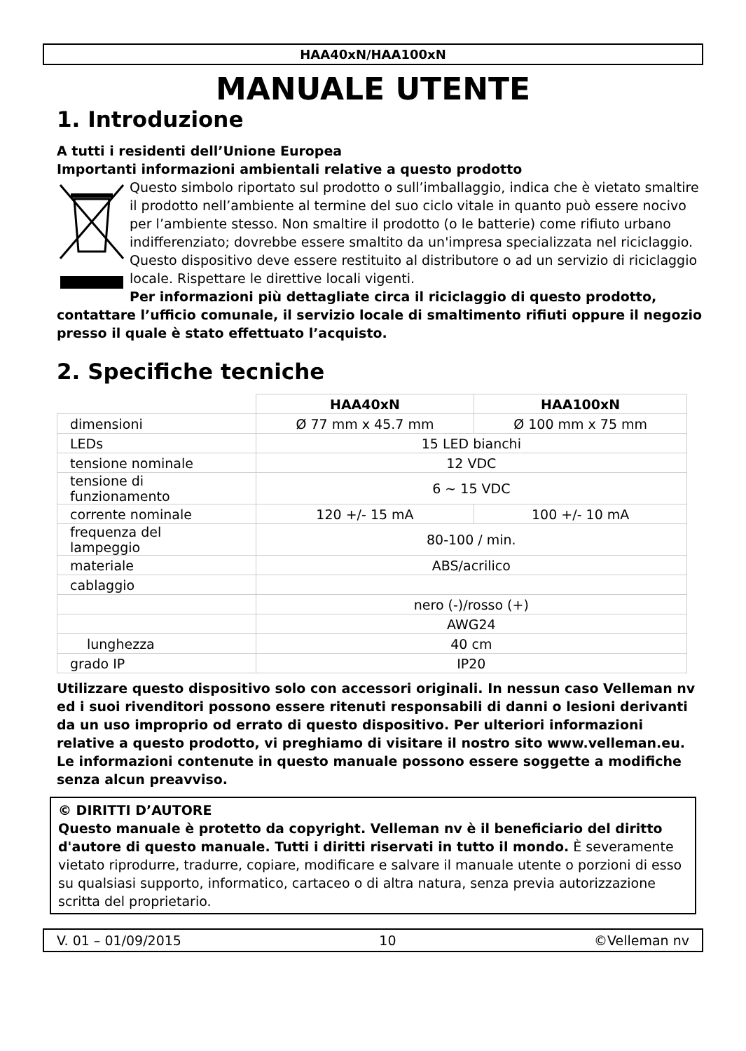HAA40xN/HAA100xN
MANUALE UTENTE
1. Introduzione
A tutti i residenti dell’Unione Europea
Importanti informazioni ambientali relative a questo prodotto
Questo simbolo riportato sul prodotto o sull’imballaggio, indica che è vietato smaltire il prodotto nell’ambiente al termine del suo ciclo vitale in quanto può essere nocivo per l’ambiente stesso. Non smaltire il prodotto (o le batterie) come rifiuto urbano indifferenziato; dovrebbe essere smaltito da un'impresa specializzata nel riciclaggio. Questo dispositivo deve essere restituito al distributore o ad un servizio di riciclaggio locale. Rispettare le direttive locali vigenti.
Per informazioni più dettagliate circa il riciclaggio di questo prodotto, contattare l’ufficio comunale, il servizio locale di smaltimento rifiuti oppure il negozio presso il quale è stato effettuato l’acquisto.
2. Specifiche tecniche
| | HAA40xN | HAA100xN |
| --- | --- | --- |
| dimensioni | Ø 77 mm x 45.7 mm | Ø 100 mm x 75 mm |
| LEDs | 15 LED bianchi | |
| tensione nominale | 12 VDC | |
| tensione di funzionamento | 6 ~ 15 VDC | |
| corrente nominale | 120 +/- 15 mA | 100 +/- 10 mA |
| frequenza del lampeggio | 80-100 / min. | |
| materiale | ABS/acrilico | |
| cablaggio | | |
| | nero (-)/rosso (+) | |
| | AWG24 | |
| lunghezza | 40 cm | |
| grado IP | IP20 | |
Utilizzare questo dispositivo solo con accessori originali. In nessun caso Velleman nv ed i suoi rivenditori possono essere ritenuti responsabili di danni o lesioni derivanti da un uso improprio od errato di questo dispositivo. Per ulteriori informazioni relative a questo prodotto, vi preghiamo di visitare il nostro sito www.velleman.eu. Le informazioni contenute in questo manuale possono essere soggette a modifiche senza alcun preavviso.
© DIRITTI D’AUTORE
Questo manuale è protetto da copyright. Velleman nv è il beneficiario del diritto d'autore di questo manuale. Tutti i diritti riservati in tutto il mondo. È severamente vietato riprodurre, tradurre, copiare, modificare e salvare il manuale utente o porzioni di esso su qualsiasi supporto, informatico, cartaceo o di altra natura, senza previa autorizzazione scritta del proprietario.
V. 01 – 01/09/2015 10 ©Velleman nv